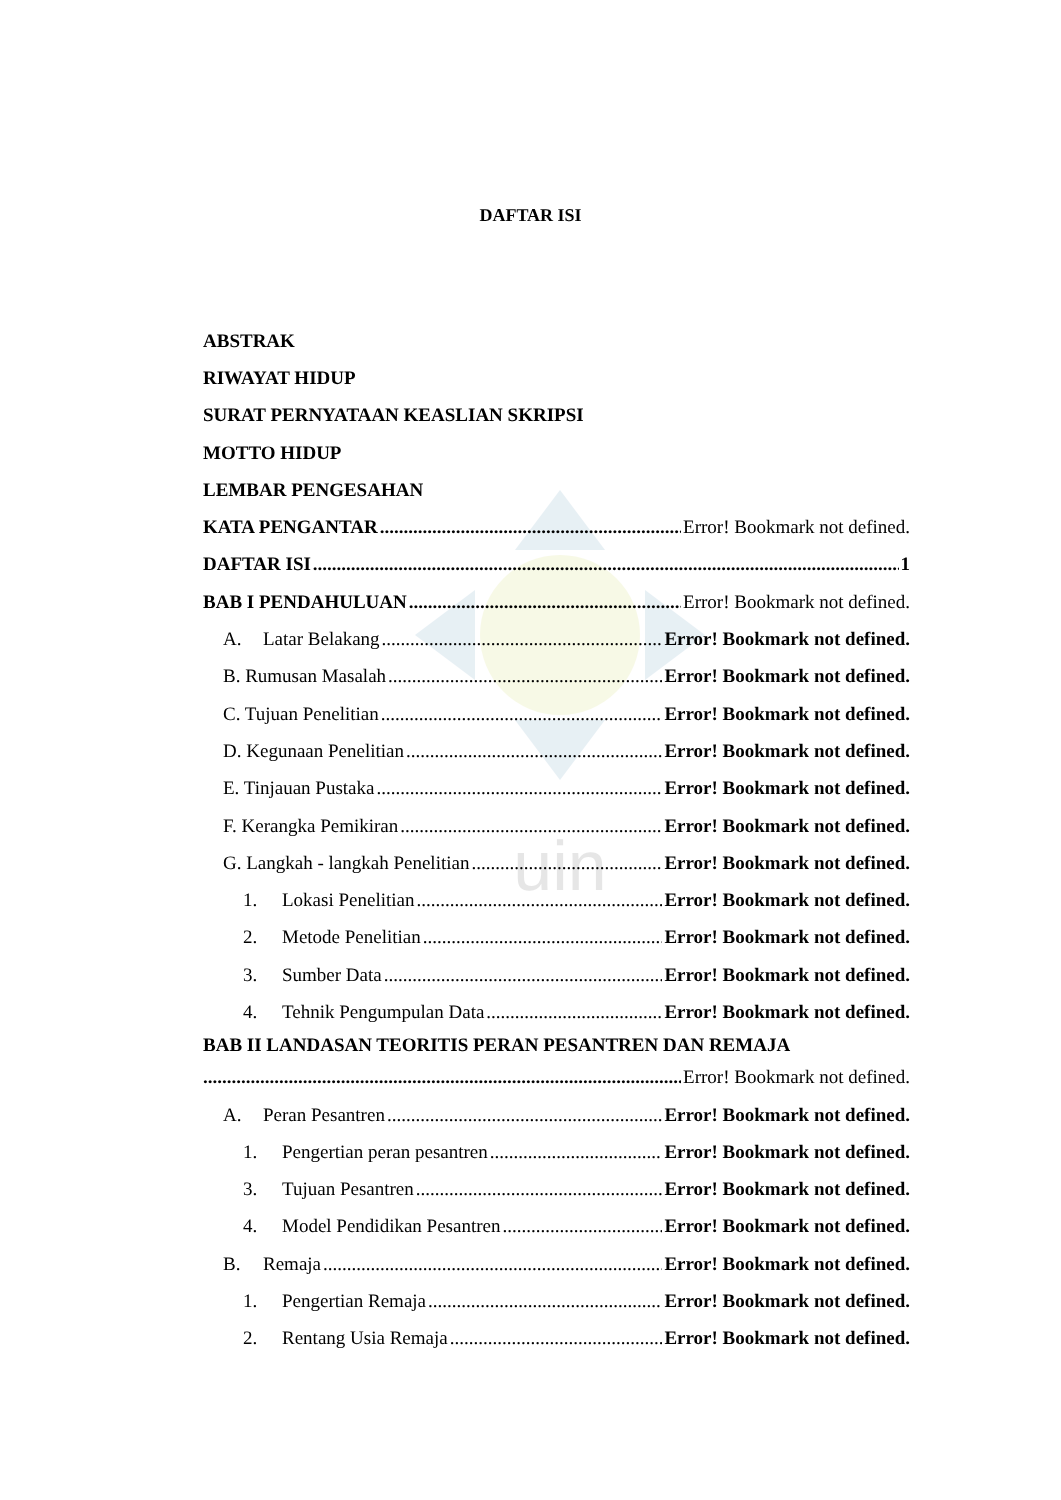uin
DAFTAR ISI
ABSTRAK
RIWAYAT HIDUP
SURAT PERNYATAAN KEASLIAN SKRIPSI
MOTTO HIDUP
LEMBAR PENGESAHAN
KATA PENGANTAR Error! Bookmark not defined.
DAFTAR ISI 1
BAB I PENDAHULUAN Error! Bookmark not defined.
A. Latar Belakang Error! Bookmark not defined.
B. Rumusan Masalah Error! Bookmark not defined.
C. Tujuan Penelitian Error! Bookmark not defined.
D. Kegunaan Penelitian Error! Bookmark not defined.
E. Tinjauan Pustaka Error! Bookmark not defined.
F. Kerangka Pemikiran Error! Bookmark not defined.
G. Langkah - langkah Penelitian Error! Bookmark not defined.
1. Lokasi Penelitian Error! Bookmark not defined.
2. Metode Penelitian Error! Bookmark not defined.
3. Sumber Data Error! Bookmark not defined.
4. Tehnik Pengumpulan Data Error! Bookmark not defined.
BAB II LANDASAN TEORITIS PERAN PESANTREN DAN REMAJA
Error! Bookmark not defined.
A. Peran Pesantren Error! Bookmark not defined.
1. Pengertian peran pesantren Error! Bookmark not defined.
3. Tujuan Pesantren Error! Bookmark not defined.
4. Model Pendidikan Pesantren Error! Bookmark not defined.
B. Remaja Error! Bookmark not defined.
1. Pengertian Remaja Error! Bookmark not defined.
2. Rentang Usia Remaja Error! Bookmark not defined.